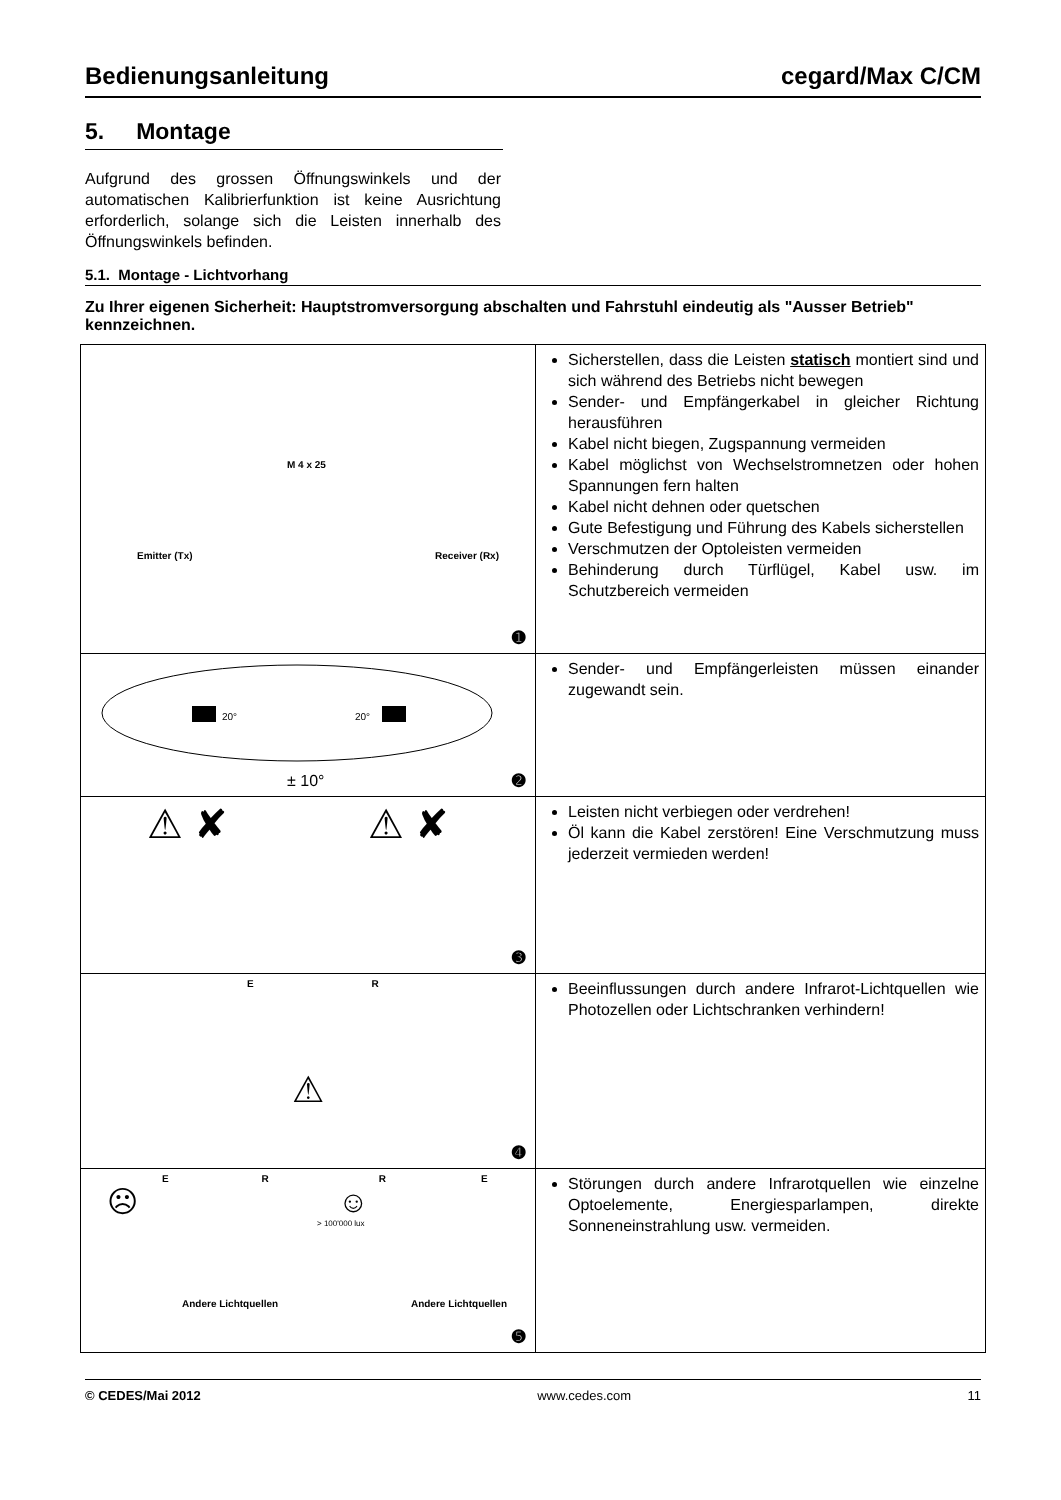Bedienungsanleitung cegard/Max C/CM
5. Montage
Aufgrund des grossen Öffnungswinkels und der automatischen Kalibrierfunktion ist keine Ausrichtung erforderlich, solange sich die Leisten innerhalb des Öffnungswinkels befinden.
5.1. Montage - Lichtvorhang
Zu Ihrer eigenen Sicherheit: Hauptstromversorgung abschalten und Fahrstuhl eindeutig als "Ausser Betrieb" kennzeichnen.
| M 4 x 25 Emitter (Tx) Receiver (Rx) ➊ | Sicherstellen, dass die Leisten statisch montiert sind und sich während des Betriebs nicht bewegen Sender- und Empfängerkabel in gleicher Richtung herausführen Kabel nicht biegen, Zugspannung vermeiden Kabel möglichst von Wechselstromnetzen oder hohen Spannungen fern halten Kabel nicht dehnen oder quetschen Gute Befestigung und Führung des Kabels sicherstellen Verschmutzen der Optoleisten vermeiden Behinderung durch Türflügel, Kabel usw. im Schutzbereich vermeiden |
| 20° 20° ± 10° ➋ | Sender- und Empfängerleisten müssen einander zugewandt sein. |
| ⚠ ✘ ⚠ ✘ ➌ | Leisten nicht verbiegen oder verdrehen! Öl kann die Kabel zerstören! Eine Verschmutzung muss jederzeit vermieden werden! |
| E R ⚠ ➍ | Beeinflussungen durch andere Infrarot-Lichtquellen wie Photozellen oder Lichtschranken verhindern! |
| E R R E ☹ ☺ > 100'000 lux Andere Lichtquellen Andere Lichtquellen ➎ | Störungen durch andere Infrarotquellen wie einzelne Optoelemente, Energiesparlampen, direkte Sonneneinstrahlung usw. vermeiden. |
© CEDES/Mai 2012 www.cedes.com 11